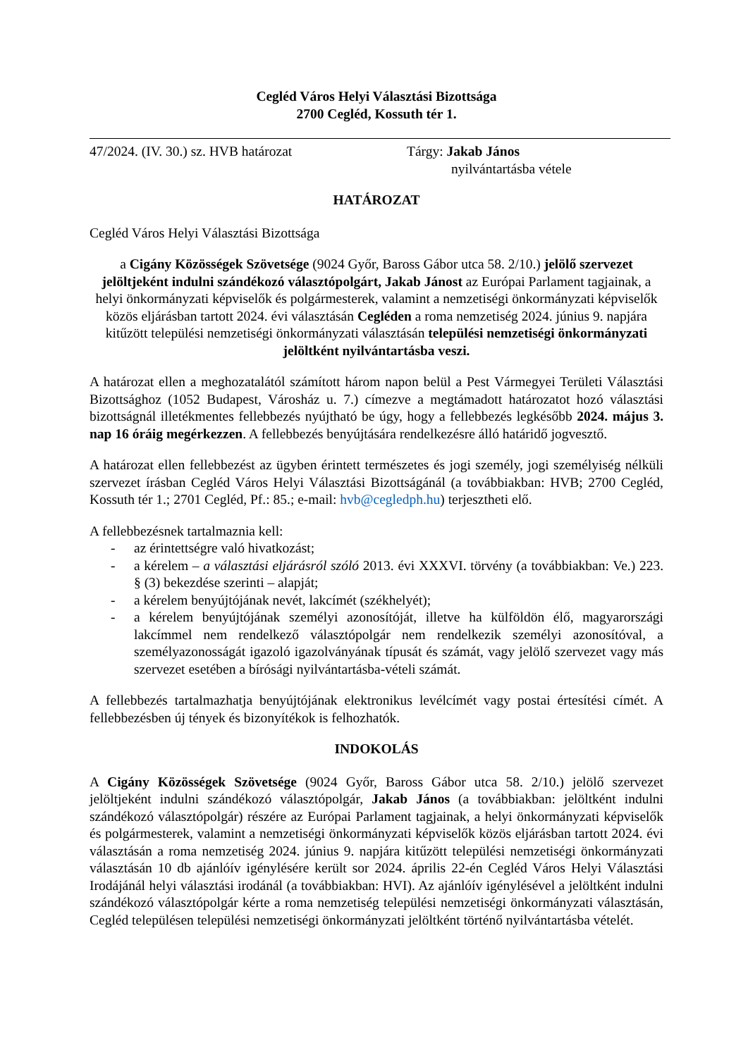Cegléd Város Helyi Választási Bizottsága
2700 Cegléd, Kossuth tér 1.
47/2024. (IV. 30.) sz. HVB határozat Tárgy: Jakab János
nyilvántartásba vétele
HATÁROZAT
Cegléd Város Helyi Választási Bizottsága
a Cigány Közösségek Szövetsége (9024 Győr, Baross Gábor utca 58. 2/10.) jelölő szervezet jelöltjeként indulni szándékozó választópolgárt, Jakab Jánost az Európai Parlament tagjainak, a helyi önkormányzati képviselők és polgármesterek, valamint a nemzetiségi önkormányzati képviselők közös eljárásban tartott 2024. évi választásán Cegléden a roma nemzetiség 2024. június 9. napjára kitűzött települési nemzetiségi önkormányzati választásán települési nemzetiségi önkormányzati jelöltként nyilvántartásba veszi.
A határozat ellen a meghozatalától számított három napon belül a Pest Vármegyei Területi Választási Bizottsághoz (1052 Budapest, Városház u. 7.) címezve a megtámadott határozatot hozó választási bizottságnál illetékmentes fellebbezés nyújtható be úgy, hogy a fellebbezés legkésőbb 2024. május 3. nap 16 óráig megérkezzen. A fellebbezés benyújtására rendelkezésre álló határidő jogvesztő.
A határozat ellen fellebbezést az ügyben érintett természetes és jogi személy, jogi személyiség nélküli szervezet írásban Cegléd Város Helyi Választási Bizottságánál (a továbbiakban: HVB; 2700 Cegléd, Kossuth tér 1.; 2701 Cegléd, Pf.: 85.; e-mail: hvb@cegledph.hu) terjesztheti elő.
A fellebbezésnek tartalmaznia kell:
- az érintettségre való hivatkozást;
- a kérelem – a választási eljárásról szóló 2013. évi XXXVI. törvény (a továbbiakban: Ve.) 223. § (3) bekezdése szerinti – alapját;
- a kérelem benyújtójának nevét, lakcímét (székhelyét);
- a kérelem benyújtójának személyi azonosítóját, illetve ha külföldön élő, magyarországi lakcímmel nem rendelkező választópolgár nem rendelkezik személyi azonosítóval, a személyazonosságát igazoló igazolványának típusát és számát, vagy jelölő szervezet vagy más szervezet esetében a bírósági nyilvántartásba-vételi számát.
A fellebbezés tartalmazhatja benyújtójának elektronikus levélcímét vagy postai értesítési címét. A fellebbezésben új tények és bizonyítékok is felhozhatók.
INDOKOLÁS
A Cigány Közösségek Szövetsége (9024 Győr, Baross Gábor utca 58. 2/10.) jelölő szervezet jelöltjeként indulni szándékozó választópolgár, Jakab János (a továbbiakban: jelöltként indulni szándékozó választópolgár) részére az Európai Parlament tagjainak, a helyi önkormányzati képviselők és polgármesterek, valamint a nemzetiségi önkormányzati képviselők közös eljárásban tartott 2024. évi választásán a roma nemzetiség 2024. június 9. napjára kitűzött települési nemzetiségi önkormányzati választásán 10 db ajánlóív igénylésére került sor 2024. április 22-én Cegléd Város Helyi Választási Irodájánál helyi választási irodánál (a továbbiakban: HVI). Az ajánlóív igénylésével a jelöltként indulni szándékozó választópolgár kérte a roma nemzetiség települési nemzetiségi önkormányzati választásán, Cegléd településen települési nemzetiségi önkormányzati jelöltként történő nyilvántartásba vételét.